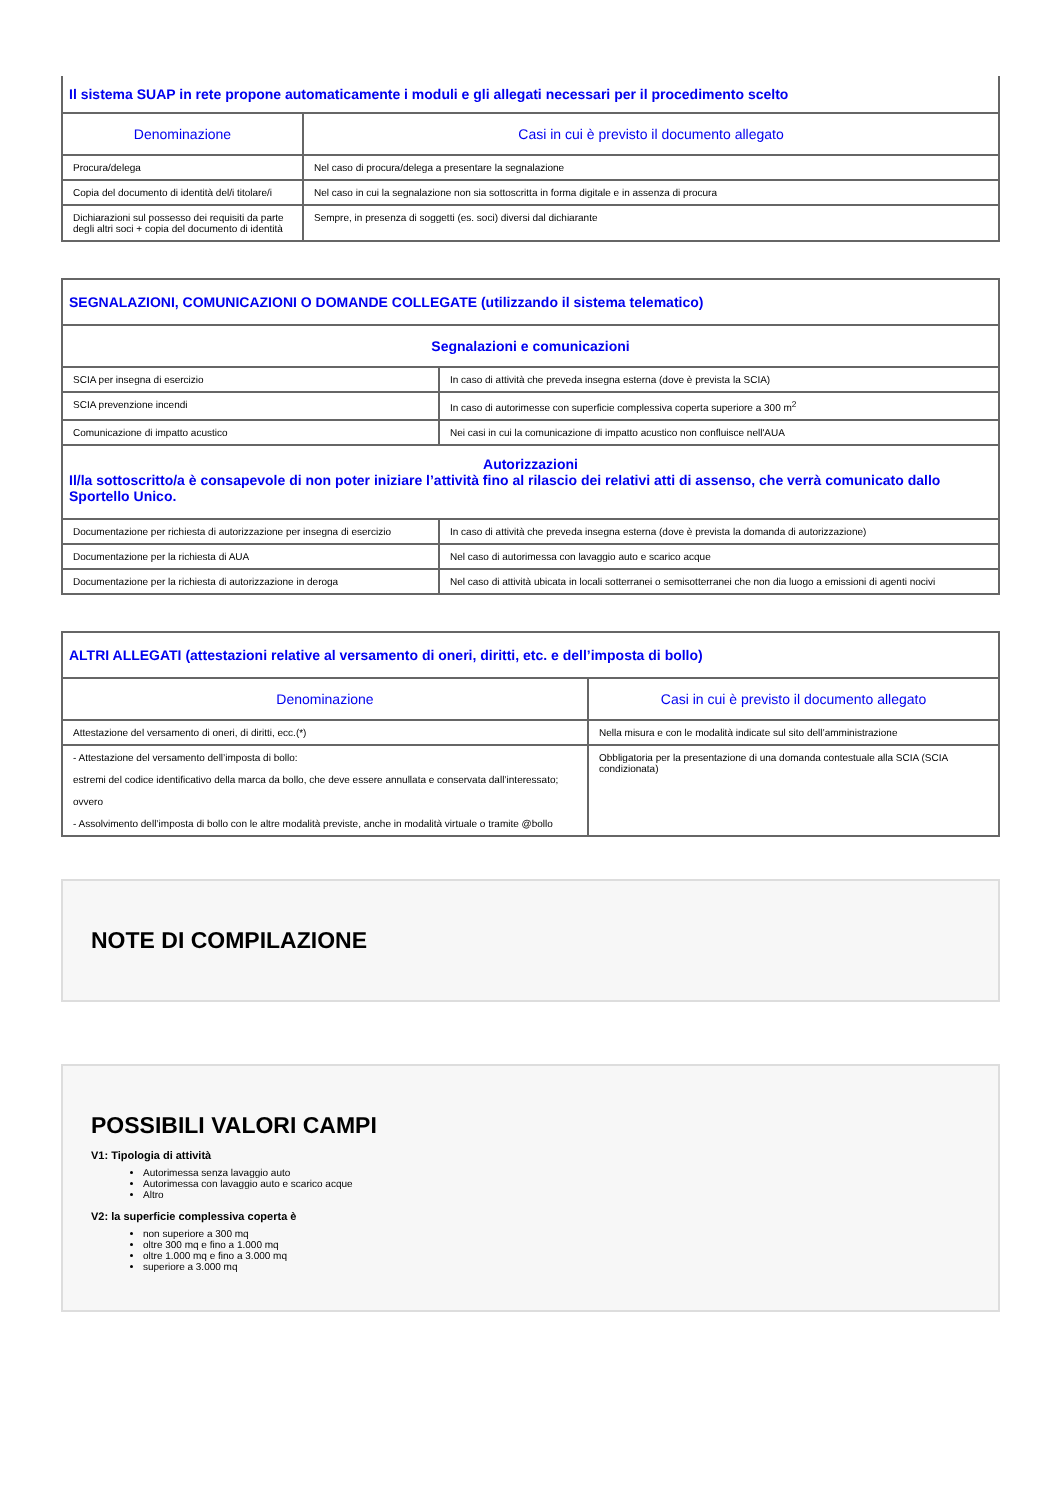| Il sistema SUAP in rete propone automaticamente i moduli e gli allegati necessari per il procedimento scelto | |
| Denominazione | Casi in cui è previsto il documento allegato |
| Procura/delega | Nel caso di procura/delega a presentare la segnalazione |
| Copia del documento di identità del/i titolare/i | Nel caso in cui la segnalazione non sia sottoscritta in forma digitale e in assenza di procura |
| Dichiarazioni sul possesso dei requisiti da parte degli altri soci + copia del documento di identità | Sempre, in presenza di soggetti (es. soci) diversi dal dichiarante |
| SEGNALAZIONI, COMUNICAZIONI O DOMANDE COLLEGATE (utilizzando il sistema telematico) | |
| Segnalazioni e comunicazioni | |
| SCIA per insegna di esercizio | In caso di attività che preveda insegna esterna (dove è prevista la SCIA) |
| SCIA prevenzione incendi | In caso di autorimesse con superficie complessiva coperta superiore a 300 m<sup>2</sup> |
| Comunicazione di impatto acustico | Nei casi in cui la comunicazione di impatto acustico non confluisce nell'AUA |
| Autorizzazioni Il/la sottoscritto/a è consapevole di non poter iniziare l’attività fino al rilascio dei relativi atti di assenso, che verrà comunicato dallo Sportello Unico. | |
| Documentazione per richiesta di autorizzazione per insegna di esercizio | In caso di attività che preveda insegna esterna (dove è prevista la domanda di autorizzazione) |
| Documentazione per la richiesta di AUA | Nel caso di autorimessa con lavaggio auto e scarico acque |
| Documentazione per la richiesta di autorizzazione in deroga | Nel caso di attività ubicata in locali sotterranei o semisotterranei che non dia luogo a emissioni di agenti nocivi |
| ALTRI ALLEGATI (attestazioni relative al versamento di oneri, diritti, etc. e dell’imposta di bollo) | |
| Denominazione | Casi in cui è previsto il documento allegato |
| Attestazione del versamento di oneri, di diritti, ecc.(*) | Nella misura e con le modalità indicate sul sito dell’amministrazione |
| - Attestazione del versamento dell’imposta di bollo: estremi del codice identificativo della marca da bollo, che deve essere annullata e conservata dall’interessato; ovvero - Assolvimento dell’imposta di bollo con le altre modalità previste, anche in modalità virtuale o tramite @bollo | Obbligatoria per la presentazione di una domanda contestuale alla SCIA (SCIA condizionata) |
NOTE DI COMPILAZIONE
POSSIBILI VALORI CAMPI
V1: Tipologia di attività
Autorimessa senza lavaggio auto
Autorimessa con lavaggio auto e scarico acque
Altro
V2: la superficie complessiva coperta è
non superiore a 300 mq
oltre 300 mq e fino a 1.000 mq
oltre 1.000 mq e fino a 3.000 mq
superiore a 3.000 mq